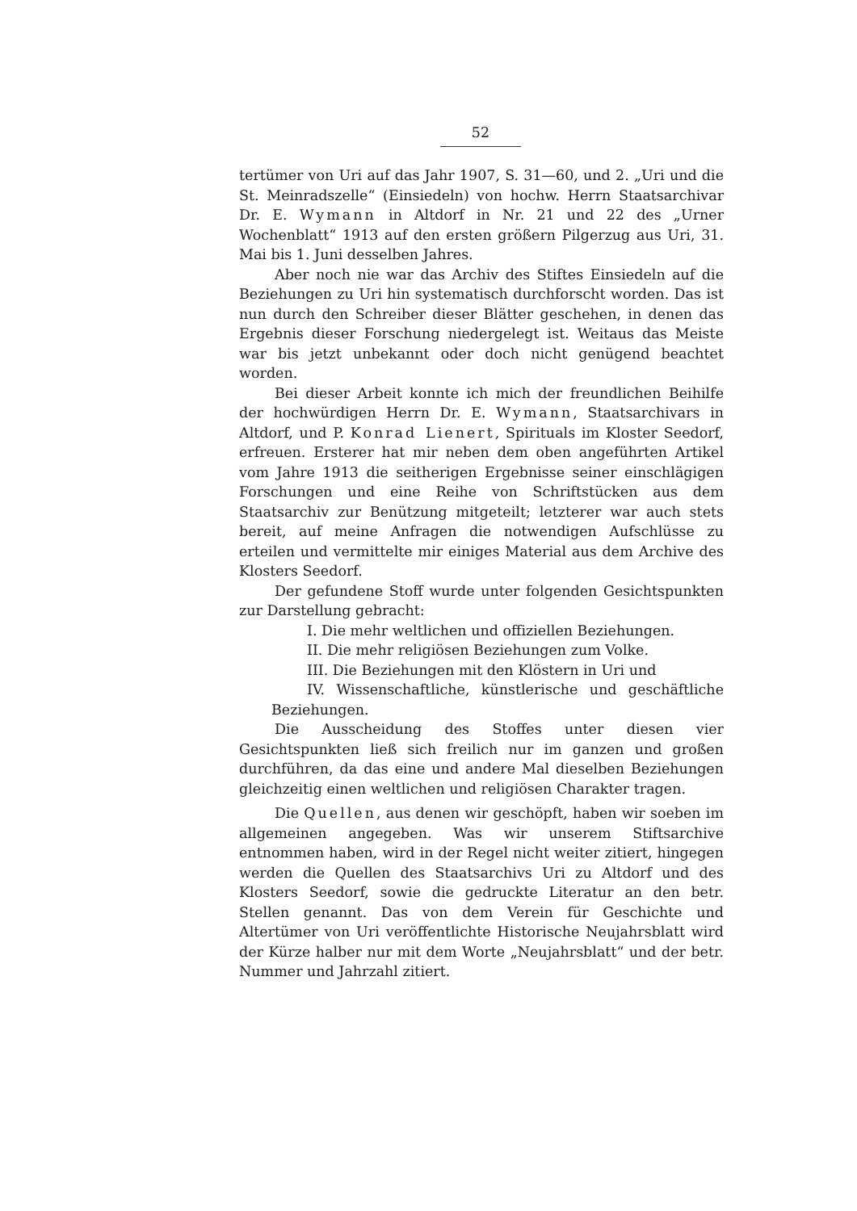52
tertümer von Uri auf das Jahr 1907, S. 31—60, und 2. „Uri und die St. Meinradszelle“ (Einsiedeln) von hochw. Herrn Staatsarchivar Dr. E. Wymann in Altdorf in Nr. 21 und 22 des „Urner Wochenblatt“ 1913 auf den ersten größern Pilgerzug aus Uri, 31. Mai bis 1. Juni desselben Jahres.
Aber noch nie war das Archiv des Stiftes Einsiedeln auf die Beziehungen zu Uri hin systematisch durchforscht worden. Das ist nun durch den Schreiber dieser Blätter geschehen, in denen das Ergebnis dieser Forschung niedergelegt ist. Weitaus das Meiste war bis jetzt unbekannt oder doch nicht genügend beachtet worden.
Bei dieser Arbeit konnte ich mich der freundlichen Beihilfe der hochwürdigen Herrn Dr. E. Wymann, Staatsarchivars in Altdorf, und P. Konrad Lienert, Spirituals im Kloster Seedorf, erfreuen. Ersterer hat mir neben dem oben angeführten Artikel vom Jahre 1913 die seitherigen Ergebnisse seiner einschlägigen Forschungen und eine Reihe von Schriftstücken aus dem Staatsarchiv zur Benützung mitgeteilt; letzterer war auch stets bereit, auf meine Anfragen die notwendigen Aufschlüsse zu erteilen und vermittelte mir einiges Material aus dem Archive des Klosters Seedorf.
Der gefundene Stoff wurde unter folgenden Gesichtspunkten zur Darstellung gebracht:
I. Die mehr weltlichen und offiziellen Beziehungen.
II. Die mehr religiösen Beziehungen zum Volke.
III. Die Beziehungen mit den Klöstern in Uri und
IV. Wissenschaftliche, künstlerische und geschäftliche Beziehungen.
Die Ausscheidung des Stoffes unter diesen vier Gesichtspunkten ließ sich freilich nur im ganzen und großen durchführen, da das eine und andere Mal dieselben Beziehungen gleichzeitig einen weltlichen und religiösen Charakter tragen.
Die Quellen, aus denen wir geschöpft, haben wir soeben im allgemeinen angegeben. Was wir unserem Stiftsarchive entnommen haben, wird in der Regel nicht weiter zitiert, hingegen werden die Quellen des Staatsarchivs Uri zu Altdorf und des Klosters Seedorf, sowie die gedruckte Literatur an den betr. Stellen genannt. Das von dem Verein für Geschichte und Altertümer von Uri veröffentlichte Historische Neujahrsblatt wird der Kürze halber nur mit dem Worte „Neujahrsblatt“ und der betr. Nummer und Jahrzahl zitiert.